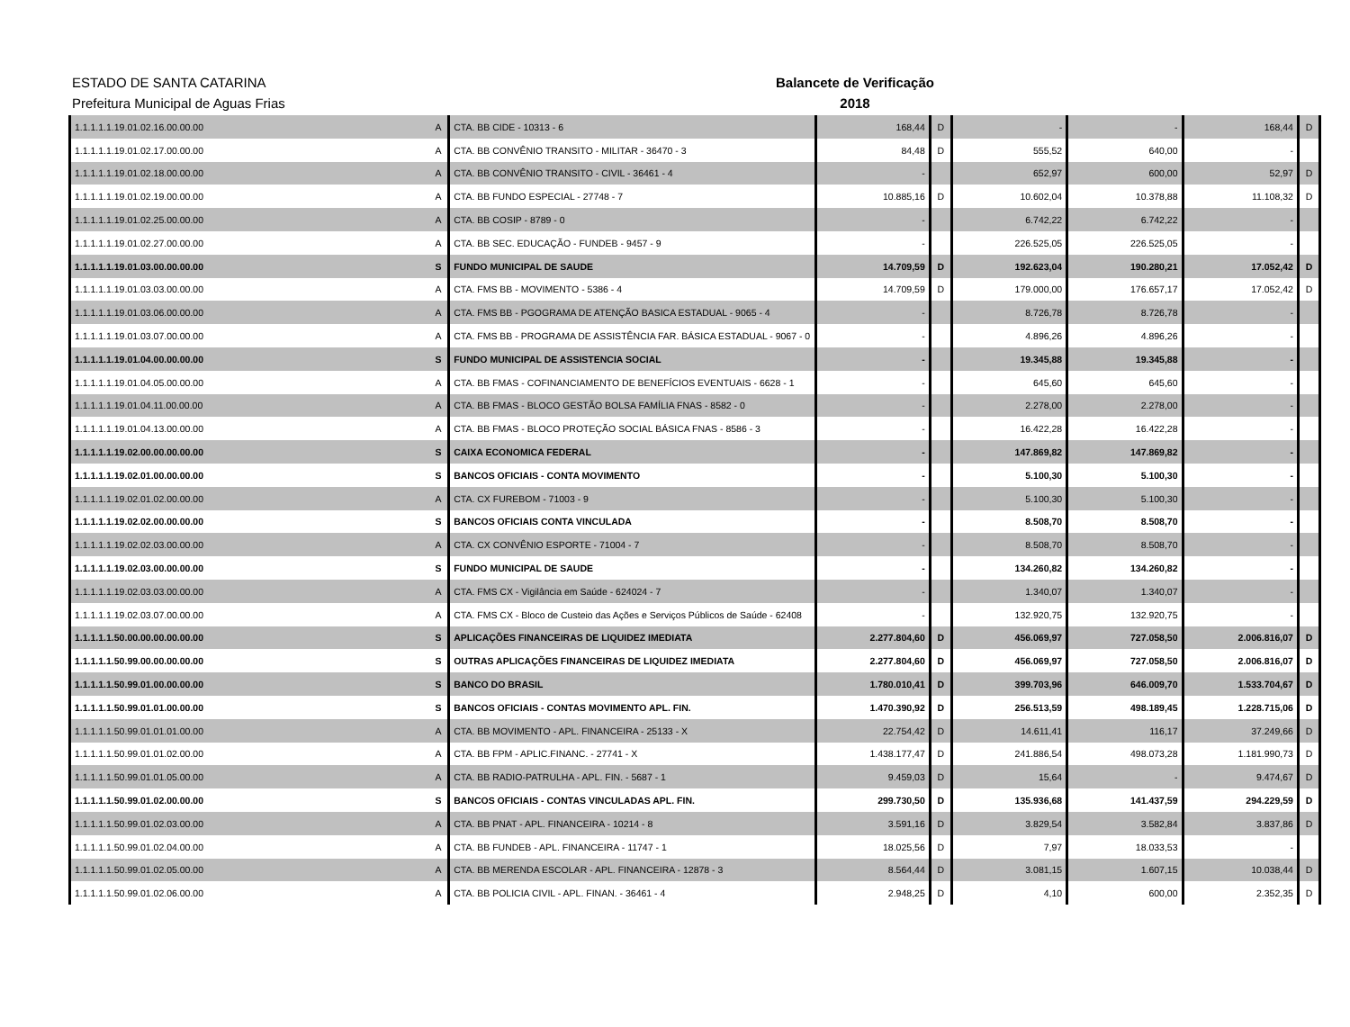ESTADO DE SANTA CATARINA
Prefeitura Municipal de Aguas Frias
Balancete de Verificação
2018
| 1.1.1.1.1.19.01.02.16.00.00.00 | A | CTA. BB CIDE - 10313 - 6 | 168,44 | D | - | - | 168,44 | D |
| 1.1.1.1.1.19.01.02.17.00.00.00 | A | CTA. BB CONVÊNIO TRANSITO - MILITAR - 36470 - 3 | 84,48 | D | 555,52 | 640,00 | - | |
| 1.1.1.1.1.19.01.02.18.00.00.00 | A | CTA. BB CONVÊNIO TRANSITO - CIVIL - 36461 - 4 | - | | 652,97 | 600,00 | 52,97 | D |
| 1.1.1.1.1.19.01.02.19.00.00.00 | A | CTA. BB FUNDO ESPECIAL - 27748 - 7 | 10.885,16 | D | 10.602,04 | 10.378,88 | 11.108,32 | D |
| 1.1.1.1.1.19.01.02.25.00.00.00 | A | CTA. BB COSIP - 8789 - 0 | - | | 6.742,22 | 6.742,22 | - | |
| 1.1.1.1.1.19.01.02.27.00.00.00 | A | CTA. BB SEC. EDUCAÇÃO - FUNDEB - 9457 - 9 | - | | 226.525,05 | 226.525,05 | - | |
| 1.1.1.1.1.19.01.03.00.00.00.00 | S | FUNDO MUNICIPAL DE SAUDE | 14.709,59 | D | 192.623,04 | 190.280,21 | 17.052,42 | D |
| 1.1.1.1.1.19.01.03.03.00.00.00 | A | CTA. FMS BB - MOVIMENTO - 5386 - 4 | 14.709,59 | D | 179.000,00 | 176.657,17 | 17.052,42 | D |
| 1.1.1.1.1.19.01.03.06.00.00.00 | A | CTA. FMS BB - PGOGRAMA DE ATENÇÃO BASICA ESTADUAL - 9065 - 4 | - | | 8.726,78 | 8.726,78 | - | |
| 1.1.1.1.1.19.01.03.07.00.00.00 | A | CTA. FMS BB - PROGRAMA DE ASSISTÊNCIA FAR. BÁSICA ESTADUAL - 9067 - 0 | - | | 4.896,26 | 4.896,26 | - | |
| 1.1.1.1.1.19.01.04.00.00.00.00 | S | FUNDO MUNICIPAL DE ASSISTENCIA SOCIAL | - | | 19.345,88 | 19.345,88 | - | |
| 1.1.1.1.1.19.01.04.05.00.00.00 | A | CTA. BB FMAS - COFINANCIAMENTO DE BENEFÍCIOS EVENTUAIS - 6628 - 1 | - | | 645,60 | 645,60 | - | |
| 1.1.1.1.1.19.01.04.11.00.00.00 | A | CTA. BB FMAS - BLOCO GESTÃO BOLSA FAMÍLIA FNAS - 8582 - 0 | - | | 2.278,00 | 2.278,00 | - | |
| 1.1.1.1.1.19.01.04.13.00.00.00 | A | CTA. BB FMAS - BLOCO PROTEÇÃO SOCIAL BÁSICA FNAS - 8586 - 3 | - | | 16.422,28 | 16.422,28 | - | |
| 1.1.1.1.1.19.02.00.00.00.00.00 | S | CAIXA ECONOMICA FEDERAL | - | | 147.869,82 | 147.869,82 | - | |
| 1.1.1.1.1.19.02.01.00.00.00.00 | S | BANCOS OFICIAIS - CONTA MOVIMENTO | - | | 5.100,30 | 5.100,30 | - | |
| 1.1.1.1.1.19.02.01.02.00.00.00 | A | CTA. CX FUREBOM - 71003 - 9 | - | | 5.100,30 | 5.100,30 | - | |
| 1.1.1.1.1.19.02.02.00.00.00.00 | S | BANCOS OFICIAIS CONTA VINCULADA | - | | 8.508,70 | 8.508,70 | - | |
| 1.1.1.1.1.19.02.02.03.00.00.00 | A | CTA. CX CONVÊNIO ESPORTE - 71004 - 7 | - | | 8.508,70 | 8.508,70 | - | |
| 1.1.1.1.1.19.02.03.00.00.00.00 | S | FUNDO MUNICIPAL DE SAUDE | - | | 134.260,82 | 134.260,82 | - | |
| 1.1.1.1.1.19.02.03.03.00.00.00 | A | CTA. FMS CX - Vigilância em Saúde - 624024 - 7 | - | | 1.340,07 | 1.340,07 | - | |
| 1.1.1.1.1.19.02.03.07.00.00.00 | A | CTA. FMS CX - Bloco de Custeio das Ações e Serviços Públicos de Saúde - 62408 | - | | 132.920,75 | 132.920,75 | - | |
| 1.1.1.1.1.50.00.00.00.00.00.00 | S | APLICAÇÕES FINANCEIRAS DE LIQUIDEZ IMEDIATA | 2.277.804,60 | D | 456.069,97 | 727.058,50 | 2.006.816,07 | D |
| 1.1.1.1.1.50.99.00.00.00.00.00 | S | OUTRAS APLICAÇÕES FINANCEIRAS DE LIQUIDEZ IMEDIATA | 2.277.804,60 | D | 456.069,97 | 727.058,50 | 2.006.816,07 | D |
| 1.1.1.1.1.50.99.01.00.00.00.00 | S | BANCO DO BRASIL | 1.780.010,41 | D | 399.703,96 | 646.009,70 | 1.533.704,67 | D |
| 1.1.1.1.1.50.99.01.01.00.00.00 | S | BANCOS OFICIAIS - CONTAS MOVIMENTO APL. FIN. | 1.470.390,92 | D | 256.513,59 | 498.189,45 | 1.228.715,06 | D |
| 1.1.1.1.1.50.99.01.01.01.00.00 | A | CTA. BB MOVIMENTO - APL. FINANCEIRA - 25133 - X | 22.754,42 | D | 14.611,41 | 116,17 | 37.249,66 | D |
| 1.1.1.1.1.50.99.01.01.02.00.00 | A | CTA. BB FPM - APLIC.FINANC. - 27741 - X | 1.438.177,47 | D | 241.886,54 | 498.073,28 | 1.181.990,73 | D |
| 1.1.1.1.1.50.99.01.01.05.00.00 | A | CTA. BB RADIO-PATRULHA - APL. FIN. - 5687 - 1 | 9.459,03 | D | 15,64 | - | 9.474,67 | D |
| 1.1.1.1.1.50.99.01.02.00.00.00 | S | BANCOS OFICIAIS - CONTAS VINCULADAS APL. FIN. | 299.730,50 | D | 135.936,68 | 141.437,59 | 294.229,59 | D |
| 1.1.1.1.1.50.99.01.02.03.00.00 | A | CTA. BB PNAT - APL. FINANCEIRA - 10214 - 8 | 3.591,16 | D | 3.829,54 | 3.582,84 | 3.837,86 | D |
| 1.1.1.1.1.50.99.01.02.04.00.00 | A | CTA. BB FUNDEB - APL. FINANCEIRA - 11747 - 1 | 18.025,56 | D | 7,97 | 18.033,53 | - | |
| 1.1.1.1.1.50.99.01.02.05.00.00 | A | CTA. BB MERENDA ESCOLAR - APL. FINANCEIRA - 12878 - 3 | 8.564,44 | D | 3.081,15 | 1.607,15 | 10.038,44 | D |
| 1.1.1.1.1.50.99.01.02.06.00.00 | A | CTA. BB POLICIA CIVIL - APL. FINAN. - 36461 - 4 | 2.948,25 | D | 4,10 | 600,00 | 2.352,35 | D |